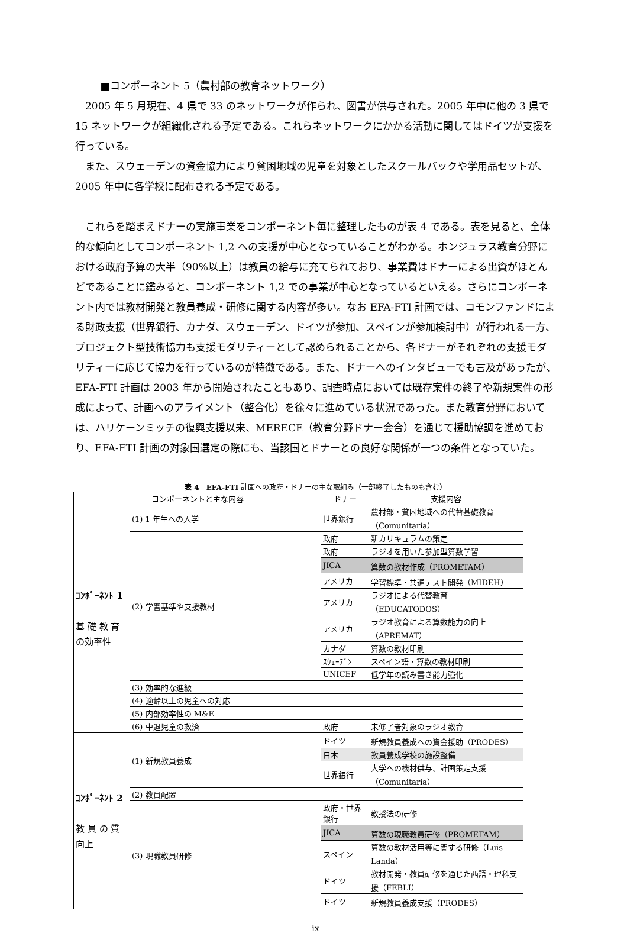■コンポーネント 5（農村部の教育ネットワーク）
2005 年 5 月現在、4 県で 33 のネットワークが作られ、図書が供与された。2005 年中に他の 3 県で 15 ネットワークが組織化される予定である。これらネットワークにかかる活動に関してはドイツが支援を行っている。
また、スウェーデンの資金協力により貧困地域の児童を対象としたスクールバックや学用品セットが、2005 年中に各学校に配布される予定である。
これらを踏まえドナーの実施事業をコンポーネント毎に整理したものが表 4 である。表を見ると、全体的な傾向としてコンポーネント 1,2 への支援が中心となっていることがわかる。ホンジュラス教育分野における政府予算の大半（90%以上）は教員の給与に充てられており、事業費はドナーによる出資がほとんどであることに鑑みると、コンポーネント 1,2 での事業が中心となっているといえる。さらにコンポーネント内では教材開発と教員養成・研修に関する内容が多い。なお EFA-FTI 計画では、コモンファンドによる財政支援（世界銀行、カナダ、スウェーデン、ドイツが参加、スペインが参加検討中）が行われる一方、プロジェクト型技術協力も支援モダリティーとして認められることから、各ドナーがそれぞれの支援モダリティーに応じて協力を行っているのが特徴である。また、ドナーへのインタビューでも言及があったが、EFA-FTI 計画は 2003 年から開始されたこともあり、調査時点においては既存案件の終了や新規案件の形成によって、計画へのアライメント（整合化）を徐々に進めている状況であった。また教育分野においては、ハリケーンミッチの復興支援以来、MERECE（教育分野ドナー会合）を通じて援助協調を進めており、EFA-FTI 計画の対象国選定の際にも、当該国とドナーとの良好な関係が一つの条件となっていた。
表 4　EFA-FTI 計画への政府・ドナーの主な取組み（一部終了したものも含む）
| コンポーネントと主な内容 | | ドナー | 支援内容 |
| --- | --- | --- | --- |
| ｺﾝﾎﾟｰﾈﾝﾄ 1 基 礎 教 育 の効率性 | (1) 1 年生への入学 | 世界銀行 | 農村部・貧困地域への代替基礎教育（Comunitaria） |
| | (2) 学習基準や支援教材 | 政府 | 新カリキュラムの策定 |
| | | 政府 | ラジオを用いた参加型算数学習 |
| | | JICA | 算数の教材作成（PROMETAM） |
| | | アメリカ | 学習標準・共通テスト開発（MIDEH） |
| | | アメリカ | ラジオによる代替教育（EDUCATODOS） |
| | | アメリカ | ラジオ教育による算数能力の向上（APREMAT） |
| | | カナダ | 算数の教材印刷 |
| | | ｽｳｪｰﾃﾞﾝ | スペイン語・算数の教材印刷 |
| | | UNICEF | 低学年の読み書き能力強化 |
| | (3) 効率的な進級 | | |
| | (4) 適齢以上の児童への対応 | | |
| | (5) 内部効率性の M&E | | |
| | (6) 中退児童の救済 | 政府 | 未修了者対象のラジオ教育 |
| ｺﾝﾎﾟｰﾈﾝﾄ 2 教 員 の 質 向上 | (1) 新規教員養成 | ドイツ | 新規教員養成への資金援助（PRODES） |
| | | 日本 | 教員養成学校の施設整備 |
| | | 世界銀行 | 大学への機材供与、計画策定支援（Comunitaria） |
| | (2) 教員配置 | | |
| | (3) 現職教員研修 | 政府・世界銀行 | 教授法の研修 |
| | | JICA | 算数の現職教員研修（PROMETAM） |
| | | スペイン | 算数の教材活用等に関する研修（Luis Landa） |
| | | ドイツ | 教材開発・教員研修を通じた西語・理科支援（FEBLI） |
| | | ドイツ | 新規教員養成支援（PRODES） |
ix